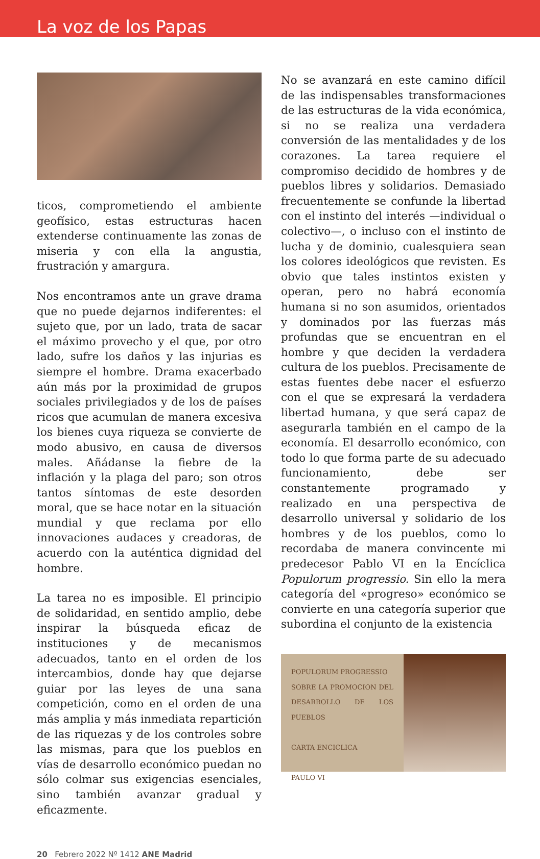La voz de los Papas
ticos, comprometiendo el ambiente geofísico, estas estructuras hacen extenderse continuamente las zonas de miseria y con ella la angustia, frustración y amargura.
Nos encontramos ante un grave drama que no puede dejarnos indiferentes: el sujeto que, por un lado, trata de sacar el máximo provecho y el que, por otro lado, sufre los daños y las injurias es siempre el hombre. Drama exacerbado aún más por la proximidad de grupos sociales privilegiados y de los de países ricos que acumulan de manera excesiva los bienes cuya riqueza se convierte de modo abusivo, en causa de diversos males. Añádanse la fiebre de la inflación y la plaga del paro; son otros tantos síntomas de este desorden moral, que se hace notar en la situación mundial y que reclama por ello innovaciones audaces y creadoras, de acuerdo con la auténtica dignidad del hombre.
La tarea no es imposible. El principio de solidaridad, en sentido amplio, debe inspirar la búsqueda eficaz de instituciones y de mecanismos adecuados, tanto en el orden de los intercambios, donde hay que dejarse guiar por las leyes de una sana competición, como en el orden de una más amplia y más inmediata repartición de las riquezas y de los controles sobre las mismas, para que los pueblos en vías de desarrollo económico puedan no sólo colmar sus exigencias esenciales, sino también avanzar gradual y eficazmente.
No se avanzará en este camino difícil de las indispensables transformaciones de las estructuras de la vida económica, si no se realiza una verdadera conversión de las mentalidades y de los corazones. La tarea requiere el compromiso decidido de hombres y de pueblos libres y solidarios. Demasiado frecuentemente se confunde la libertad con el instinto del interés —individual o colectivo—, o incluso con el instinto de lucha y de dominio, cualesquiera sean los colores ideológicos que revisten. Es obvio que tales instintos existen y operan, pero no habrá economía humana si no son asumidos, orientados y dominados por las fuerzas más profundas que se encuentran en el hombre y que deciden la verdadera cultura de los pueblos. Precisamente de estas fuentes debe nacer el esfuerzo con el que se expresará la verdadera libertad humana, y que será capaz de asegurarla también en el campo de la economía. El desarrollo económico, con todo lo que forma parte de su adecuado funcionamiento, debe ser constantemente programado y realizado en una perspectiva de desarrollo universal y solidario de los hombres y de los pueblos, como lo recordaba de manera convincente mi predecesor Pablo VI en la Encíclica Populorum progressio. Sin ello la mera categoría del «progreso» económico se convierte en una categoría superior que subordina el conjunto de la existencia
POPULORUM PROGRESSIO
SOBRE LA PROMOCION DEL DESARROLLO DE LOS PUEBLOS
CARTA ENCICLICA
PAULO VI
20 Febrero 2022 Nº 1412 ANE Madrid